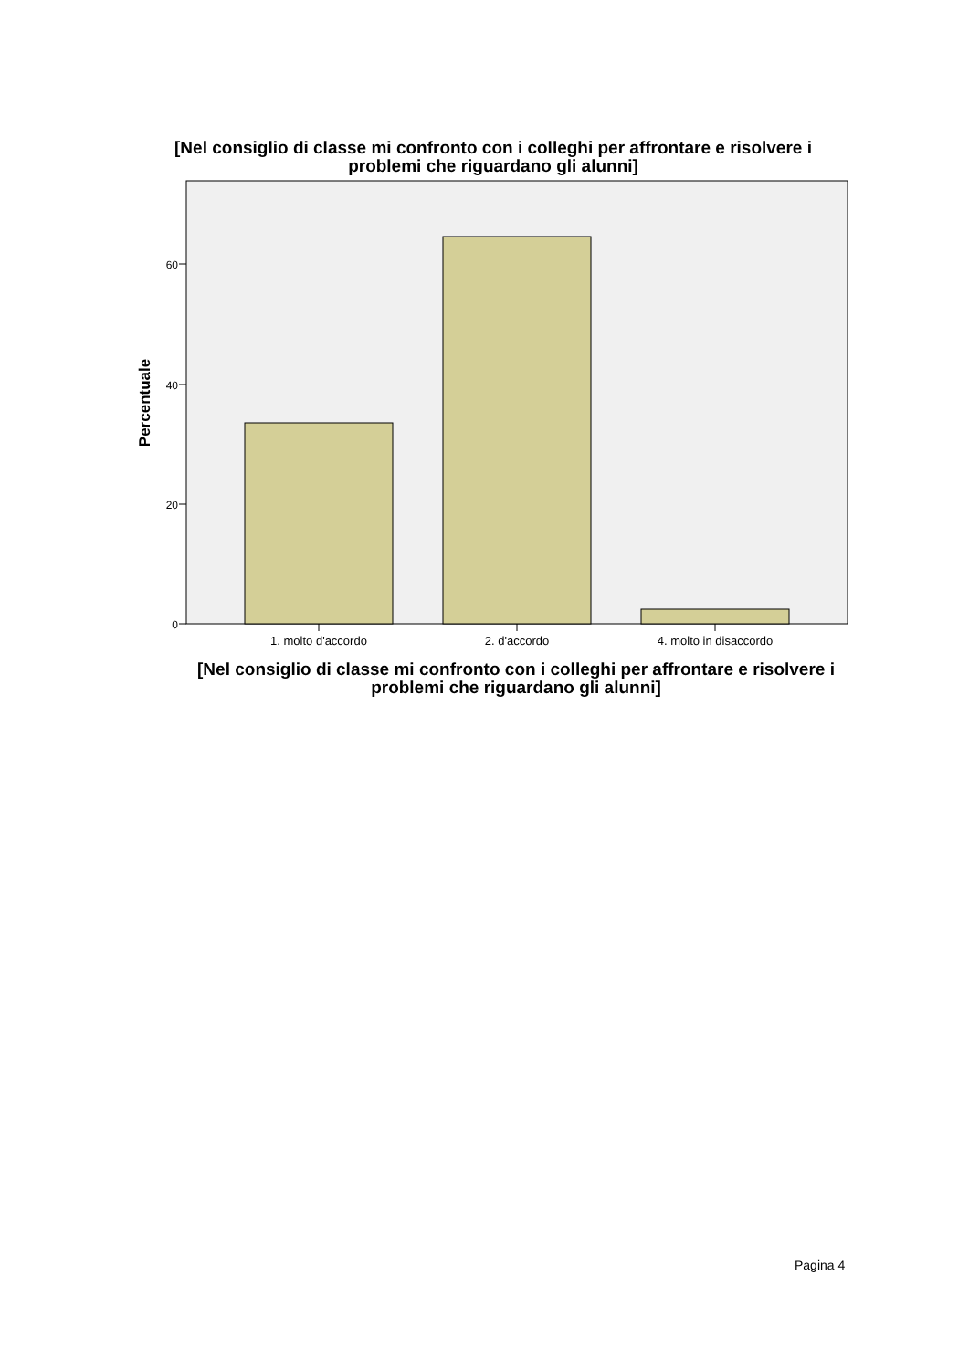[Nel consiglio di classe mi confronto con i colleghi per affrontare e risolvere i problemi che riguardano gli alunni]
60
40
20
0
1. molto d'accordo
2. d'accordo
4. molto in disaccordo
Percentuale
[Nel consiglio di classe mi confronto con i colleghi per affrontare e risolvere i problemi che riguardano gli alunni]
Pagina 4